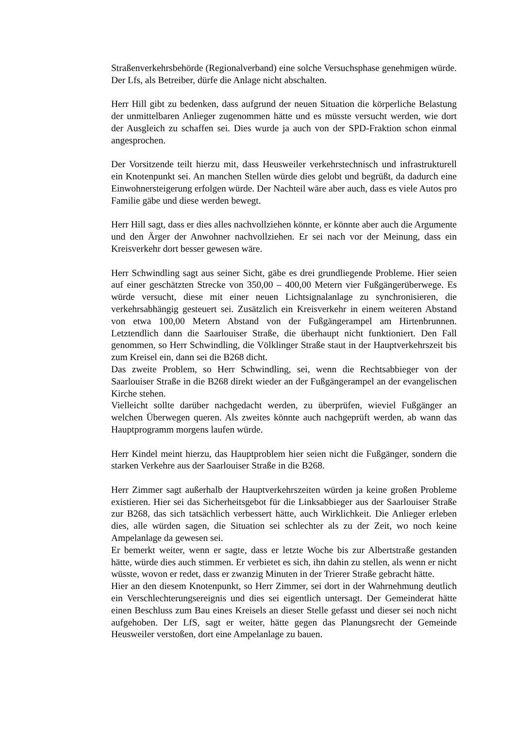Straßenverkehrsbehörde (Regionalverband) eine solche Versuchsphase genehmigen würde. Der Lfs, als Betreiber, dürfe die Anlage nicht abschalten.
Herr Hill gibt zu bedenken, dass aufgrund der neuen Situation die körperliche Belastung der unmittelbaren Anlieger zugenommen hätte und es müsste versucht werden, wie dort der Ausgleich zu schaffen sei. Dies wurde ja auch von der SPD-Fraktion schon einmal angesprochen.
Der Vorsitzende teilt hierzu mit, dass Heusweiler verkehrstechnisch und infrastrukturell ein Knotenpunkt sei. An manchen Stellen würde dies gelobt und begrüßt, da dadurch eine Einwohnersteigerung erfolgen würde. Der Nachteil wäre aber auch, dass es viele Autos pro Familie gäbe und diese werden bewegt.
Herr Hill sagt, dass er dies alles nachvollziehen könnte, er könnte aber auch die Argumente und den Ärger der Anwohner nachvollziehen. Er sei nach vor der Meinung, dass ein Kreisverkehr dort besser gewesen wäre.
Herr Schwindling sagt aus seiner Sicht, gäbe es drei grundliegende Probleme. Hier seien auf einer geschätzten Strecke von 350,00 – 400,00 Metern vier Fußgängerüberwege. Es würde versucht, diese mit einer neuen Lichtsignalanlage zu synchronisieren, die verkehrsabhängig gesteuert sei. Zusätzlich ein Kreisverkehr in einem weiteren Abstand von etwa 100,00 Metern Abstand von der Fußgängerampel am Hirtenbrunnen. Letztendlich dann die Saarlouiser Straße, die überhaupt nicht funktioniert. Den Fall genommen, so Herr Schwindling, die Völklinger Straße staut in der Hauptverkehrszeit bis zum Kreisel ein, dann sei die B268 dicht.
Das zweite Problem, so Herr Schwindling, sei, wenn die Rechtsabbieger von der Saarlouiser Straße in die B268 direkt wieder an der Fußgängerampel an der evangelischen Kirche stehen.
Vielleicht sollte darüber nachgedacht werden, zu überprüfen, wieviel Fußgänger an welchen Überwegen queren. Als zweites könnte auch nachgeprüft werden, ab wann das Hauptprogramm morgens laufen würde.
Herr Kindel meint hierzu, das Hauptproblem hier seien nicht die Fußgänger, sondern die starken Verkehre aus der Saarlouiser Straße in die B268.
Herr Zimmer sagt außerhalb der Hauptverkehrszeiten würden ja keine großen Probleme existieren. Hier sei das Sicherheitsgebot für die Linksabbieger aus der Saarlouiser Straße zur B268, das sich tatsächlich verbessert hätte, auch Wirklichkeit. Die Anlieger erleben dies, alle würden sagen, die Situation sei schlechter als zu der Zeit, wo noch keine Ampelanlage da gewesen sei.
Er bemerkt weiter, wenn er sagte, dass er letzte Woche bis zur Albertstraße gestanden hätte, würde dies auch stimmen. Er verbietet es sich, ihn dahin zu stellen, als wenn er nicht wüsste, wovon er redet, dass er zwanzig Minuten in der Trierer Straße gebracht hätte.
Hier an den diesem Knotenpunkt, so Herr Zimmer, sei dort in der Wahrnehmung deutlich ein Verschlechterungsereignis und dies sei eigentlich untersagt. Der Gemeinderat hätte einen Beschluss zum Bau eines Kreisels an dieser Stelle gefasst und dieser sei noch nicht aufgehoben. Der LfS, sagt er weiter, hätte gegen das Planungsrecht der Gemeinde Heusweiler verstoßen, dort eine Ampelanlage zu bauen.